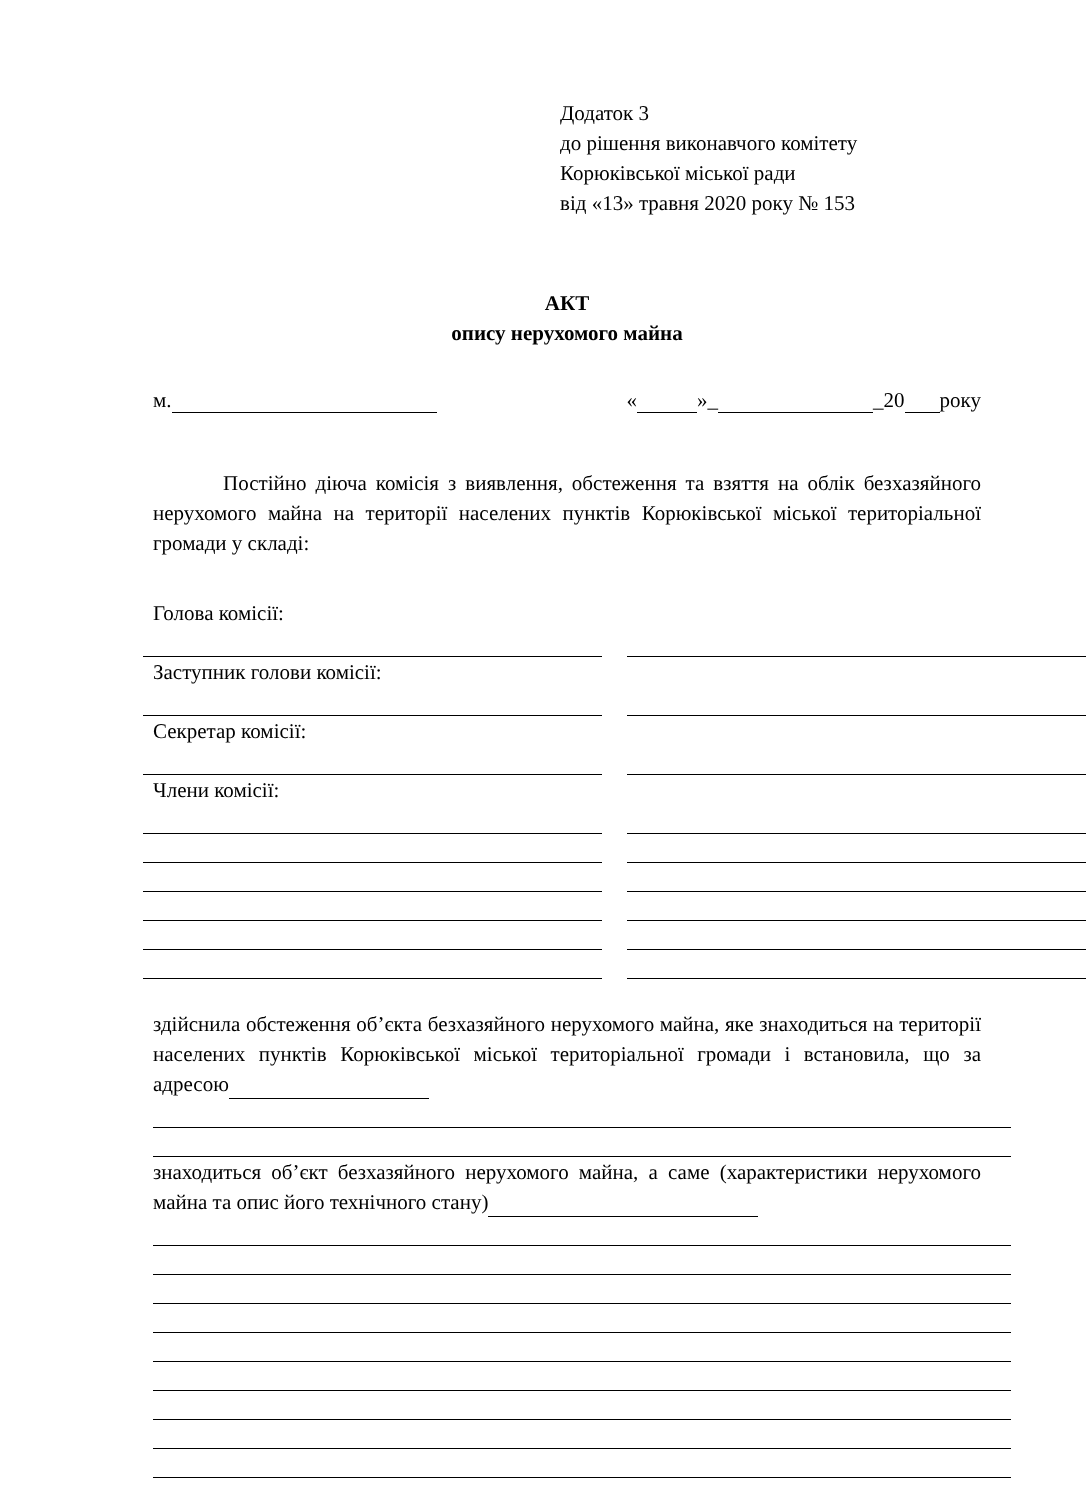Додаток 3
до рішення виконавчого комітету
Корюківської міської ради
від «13» травня 2020 року № 153
АКТ
опису нерухомого майна
м. « »_ _20 року
Постійно діюча комісія з виявлення, обстеження та взяття на облік безхазяйного нерухомого майна на території населених пунктів Корюківської міської територіальної громади у складі:
Голова комісії:
Заступник голови комісії:
Секретар комісії:
Члени комісії:
здійснила обстеження об’єкта безхазяйного нерухомого майна, яке знаходиться на території населених пунктів Корюківської міської територіальної громади і встановила, що за адресою
знаходиться об’єкт безхазяйного нерухомого майна, а саме (характеристики нерухомого майна та опис його технічного стану)